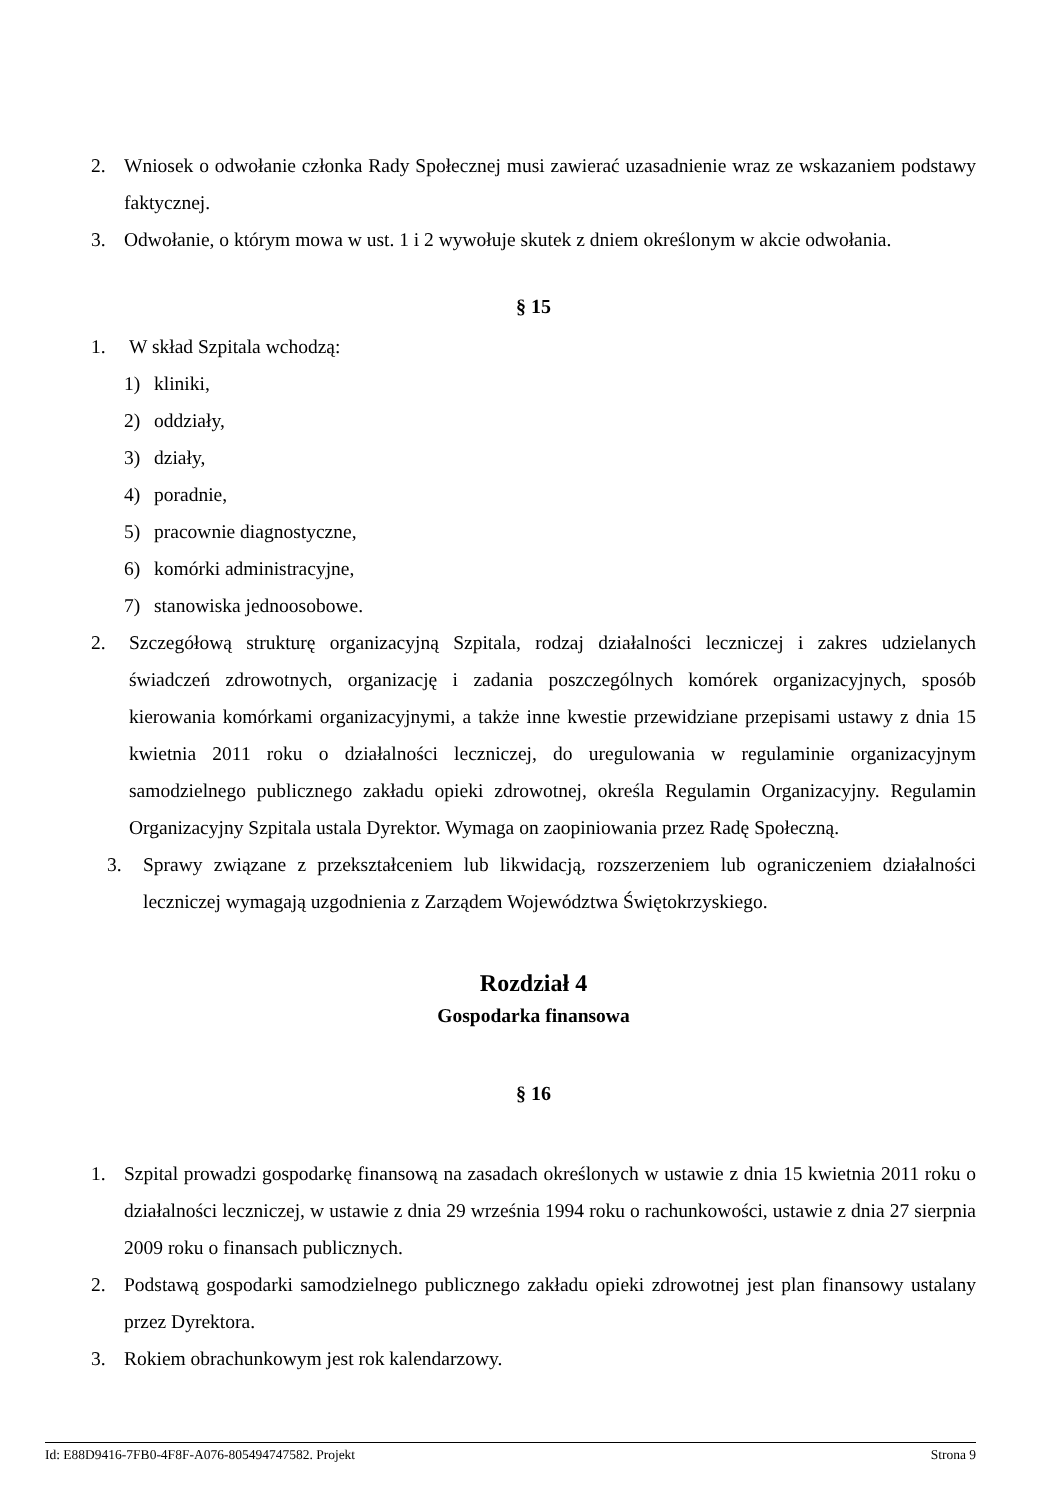2. Wniosek o odwołanie członka Rady Społecznej musi zawierać uzasadnienie wraz ze wskazaniem podstawy faktycznej.
3. Odwołanie, o którym mowa w ust. 1 i 2 wywołuje skutek z dniem określonym w akcie odwołania.
§ 15
1. W skład Szpitala wchodzą:
1) kliniki,
2) oddziały,
3) działy,
4) poradnie,
5) pracownie diagnostyczne,
6) komórki administracyjne,
7) stanowiska jednoosobowe.
2. Szczegółową strukturę organizacyjną Szpitala, rodzaj działalności leczniczej i zakres udzielanych świadczeń zdrowotnych, organizację i zadania poszczególnych komórek organizacyjnych, sposób kierowania komórkami organizacyjnymi, a także inne kwestie przewidziane przepisami ustawy z dnia 15 kwietnia 2011 roku o działalności leczniczej, do uregulowania w regulaminie organizacyjnym samodzielnego publicznego zakładu opieki zdrowotnej, określa Regulamin Organizacyjny. Regulamin Organizacyjny Szpitala ustala Dyrektor. Wymaga on zaopiniowania przez Radę Społeczną.
3. Sprawy związane z przekształceniem lub likwidacją, rozszerzeniem lub ograniczeniem działalności leczniczej wymagają uzgodnienia z Zarządem Województwa Świętokrzyskiego.
Rozdział 4
Gospodarka finansowa
§ 16
1. Szpital prowadzi gospodarkę finansową na zasadach określonych w ustawie z dnia 15 kwietnia 2011 roku o działalności leczniczej, w ustawie z dnia 29 września 1994 roku o rachunkowości, ustawie z dnia 27 sierpnia 2009 roku o finansach publicznych.
2. Podstawą gospodarki samodzielnego publicznego zakładu opieki zdrowotnej jest plan finansowy ustalany przez Dyrektora.
3. Rokiem obrachunkowym jest rok kalendarzowy.
Id: E88D9416-7FB0-4F8F-A076-805494747582. Projekt Strona 9